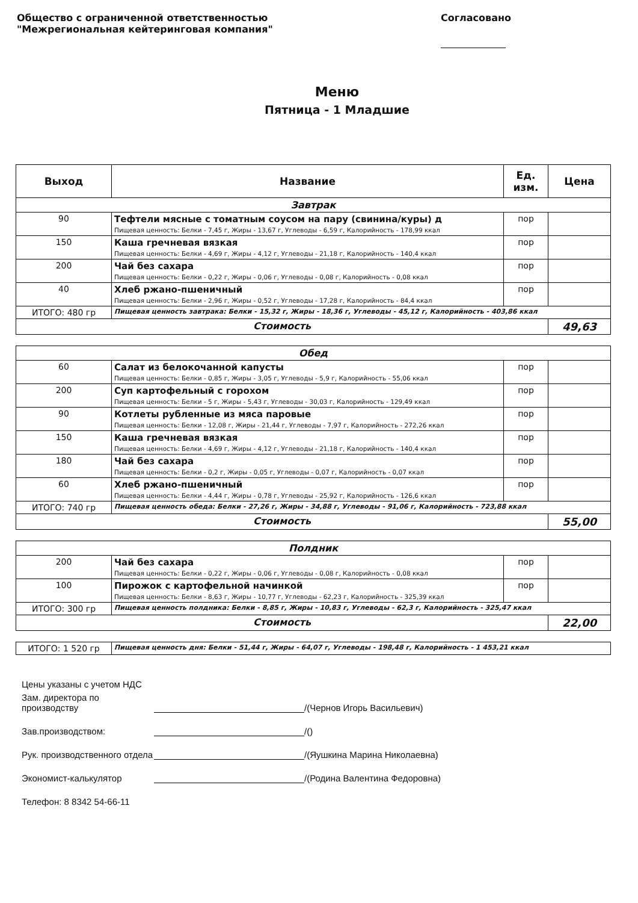Общество с ограниченной ответственностью
"Межрегиональная кейтеринговая компания"
Согласовано
Меню
Пятница - 1 Младшие
| Выход | Название | Ед. изм. | Цена |
| --- | --- | --- | --- |
| Завтрак | | | |
| 90 | Тефтели мясные с томатным соусом на пару (свинина/куры) д Пищевая ценность: Белки - 7,45 г, Жиры - 13,67 г, Углеводы - 6,59 г, Калорийность - 178,99 ккал | пор | |
| 150 | Каша гречневая вязкая Пищевая ценность: Белки - 4,69 г, Жиры - 4,12 г, Углеводы - 21,18 г, Калорийность - 140,4 ккал | пор | |
| 200 | Чай без сахара Пищевая ценность: Белки - 0,22 г, Жиры - 0,06 г, Углеводы - 0,08 г, Калорийность - 0,08 ккал | пор | |
| 40 | Хлеб ржано-пшеничный Пищевая ценность: Белки - 2,96 г, Жиры - 0,52 г, Углеводы - 17,28 г, Калорийность - 84,4 ккал | пор | |
| ИТОГО: 480 гр | Пищевая ценность завтрака: Белки - 15,32 г, Жиры - 18,36 г, Углеводы - 45,12 г, Калорийность - 403,86 ккал | | |
| Стоимость | | | 49,63 |
| Обед | | | |
| 60 | Салат из белокочанной капусты Пищевая ценность: Белки - 0,85 г, Жиры - 3,05 г, Углеводы - 5,9 г, Калорийность - 55,06 ккал | пор | |
| 200 | Суп картофельный с горохом Пищевая ценность: Белки - 5 г, Жиры - 5,43 г, Углеводы - 30,03 г, Калорийность - 129,49 ккал | пор | |
| 90 | Котлеты рубленные из мяса паровые Пищевая ценность: Белки - 12,08 г, Жиры - 21,44 г, Углеводы - 7,97 г, Калорийность - 272,26 ккал | пор | |
| 150 | Каша гречневая вязкая Пищевая ценность: Белки - 4,69 г, Жиры - 4,12 г, Углеводы - 21,18 г, Калорийность - 140,4 ккал | пор | |
| 180 | Чай без сахара Пищевая ценность: Белки - 0,2 г, Жиры - 0,05 г, Углеводы - 0,07 г, Калорийность - 0,07 ккал | пор | |
| 60 | Хлеб ржано-пшеничный Пищевая ценность: Белки - 4,44 г, Жиры - 0,78 г, Углеводы - 25,92 г, Калорийность - 126,6 ккал | пор | |
| ИТОГО: 740 гр | Пищевая ценность обеда: Белки - 27,26 г, Жиры - 34,88 г, Углеводы - 91,06 г, Калорийность - 723,88 ккал | | |
| Стоимость | | | 55,00 |
| Полдник | | | |
| 200 | Чай без сахара Пищевая ценность: Белки - 0,22 г, Жиры - 0,06 г, Углеводы - 0,08 г, Калорийность - 0,08 ккал | пор | |
| 100 | Пирожок с картофельной начинкой Пищевая ценность: Белки - 8,63 г, Жиры - 10,77 г, Углеводы - 62,23 г, Калорийность - 325,39 ккал | пор | |
| ИТОГО: 300 гр | Пищевая ценность полдника: Белки - 8,85 г, Жиры - 10,83 г, Углеводы - 62,3 г, Калорийность - 325,47 ккал | | |
| Стоимость | | | 22,00 |
| ИТОГО: 1 520 гр | Пищевая ценность дня: Белки - 51,44 г, Жиры - 64,07 г, Углеводы - 198,48 г, Калорийность - 1 453,21 ккал |
Цены указаны с учетом НДС
Зам. директора по производству /(Чернов Игорь Васильевич)
Зав.производством: /()
Рук. производственного отдела /(Яушкина Марина Николаевна)
Экономист-калькулятор /(Родина Валентина Федоровна)
Телефон: 8 8342 54-66-11